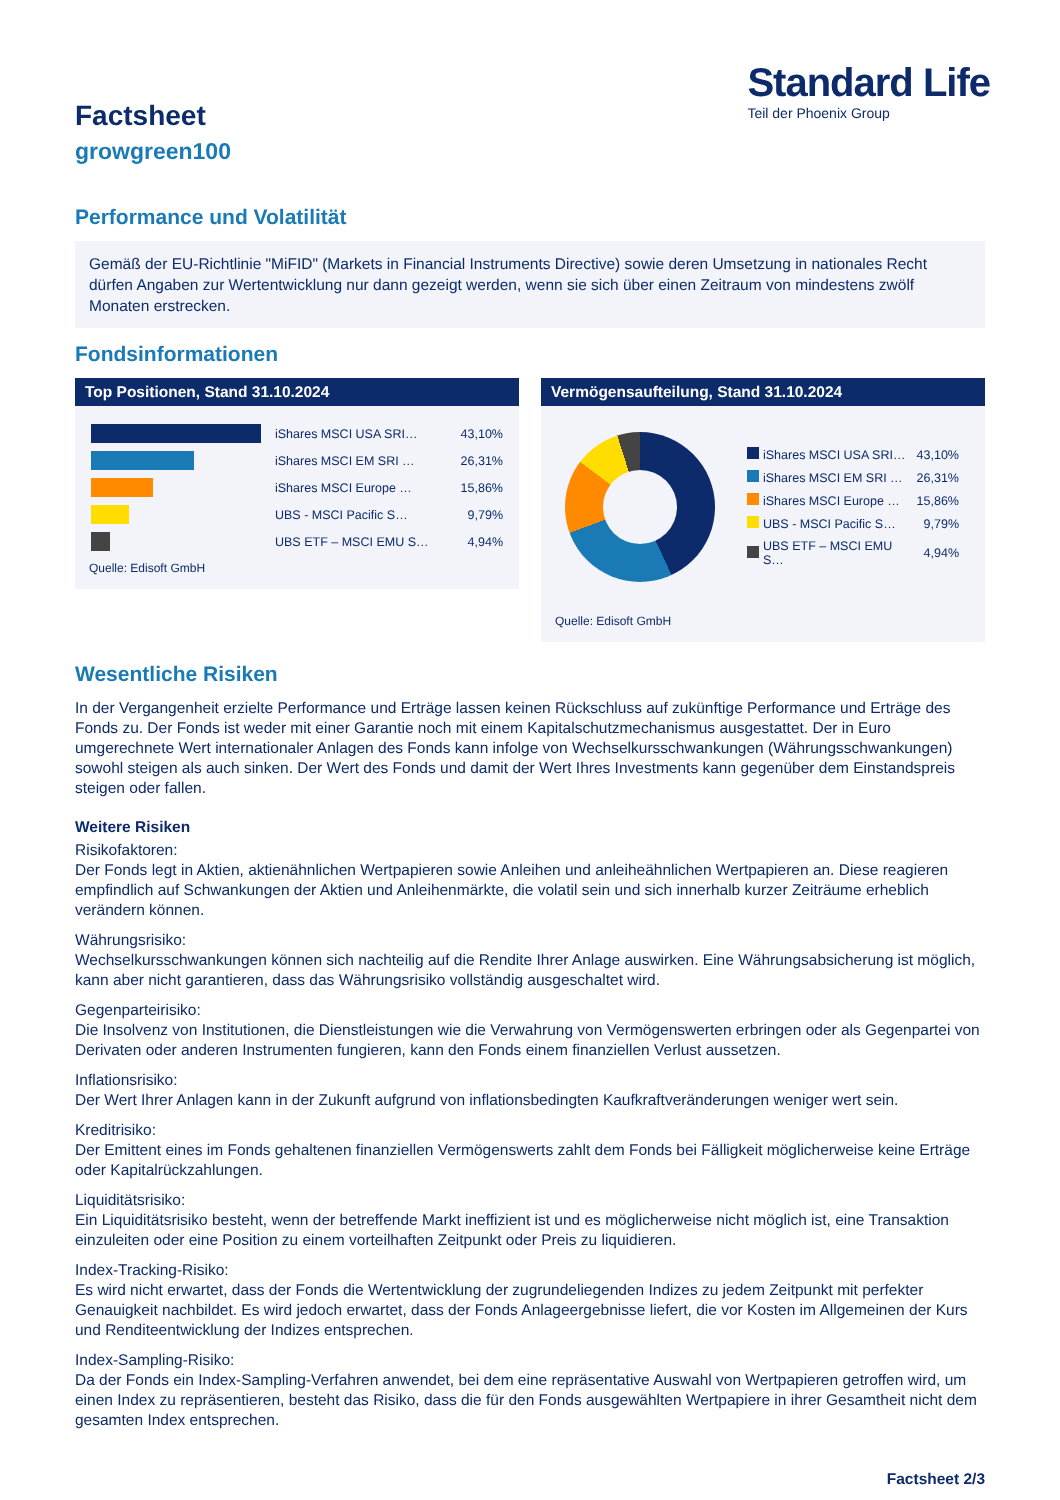Factsheet
growgreen100
Standard Life
Teil der Phoenix Group
Performance und Volatilität
Gemäß der EU-Richtlinie "MiFID" (Markets in Financial Instruments Directive) sowie deren Umsetzung in nationales Recht dürfen Angaben zur Wertentwicklung nur dann gezeigt werden, wenn sie sich über einen Zeitraum von mindestens zwölf Monaten erstrecken.
Fondsinformationen
Top Positionen, Stand 31.10.2024
| | iShares MSCI USA SRI… | 43,10% |
| | iShares MSCI EM SRI … | 26,31% |
| | iShares MSCI Europe … | 15,86% |
| | UBS - MSCI Pacific S… | 9,79% |
| | UBS ETF – MSCI EMU S… | 4,94% |
Quelle: Edisoft GmbH
Vermögensaufteilung, Stand 31.10.2024
| | iShares MSCI USA SRI… | 43,10% |
| | iShares MSCI EM SRI … | 26,31% |
| | iShares MSCI Europe … | 15,86% |
| | UBS - MSCI Pacific S… | 9,79% |
| | UBS ETF – MSCI EMU S… | 4,94% |
Quelle: Edisoft GmbH
Wesentliche Risiken
In der Vergangenheit erzielte Performance und Erträge lassen keinen Rückschluss auf zukünftige Performance und Erträge des Fonds zu. Der Fonds ist weder mit einer Garantie noch mit einem Kapitalschutzmechanismus ausgestattet. Der in Euro umgerechnete Wert internationaler Anlagen des Fonds kann infolge von Wechselkursschwankungen (Währungsschwankungen) sowohl steigen als auch sinken. Der Wert des Fonds und damit der Wert Ihres Investments kann gegenüber dem Einstandspreis steigen oder fallen.
Weitere Risiken
Risikofaktoren:
Der Fonds legt in Aktien, aktienähnlichen Wertpapieren sowie Anleihen und anleiheähnlichen Wertpapieren an. Diese reagieren empfindlich auf Schwankungen der Aktien und Anleihenmärkte, die volatil sein und sich innerhalb kurzer Zeiträume erheblich verändern können.
Währungsrisiko:
Wechselkursschwankungen können sich nachteilig auf die Rendite Ihrer Anlage auswirken. Eine Währungsabsicherung ist möglich, kann aber nicht garantieren, dass das Währungsrisiko vollständig ausgeschaltet wird.
Gegenparteirisiko:
Die Insolvenz von Institutionen, die Dienstleistungen wie die Verwahrung von Vermögenswerten erbringen oder als Gegenpartei von Derivaten oder anderen Instrumenten fungieren, kann den Fonds einem finanziellen Verlust aussetzen.
Inflationsrisiko:
Der Wert Ihrer Anlagen kann in der Zukunft aufgrund von inflationsbedingten Kaufkraftveränderungen weniger wert sein.
Kreditrisiko:
Der Emittent eines im Fonds gehaltenen finanziellen Vermögenswerts zahlt dem Fonds bei Fälligkeit möglicherweise keine Erträge oder Kapitalrückzahlungen.
Liquiditätsrisiko:
Ein Liquiditätsrisiko besteht, wenn der betreffende Markt ineffizient ist und es möglicherweise nicht möglich ist, eine Transaktion einzuleiten oder eine Position zu einem vorteilhaften Zeitpunkt oder Preis zu liquidieren.
Index-Tracking-Risiko:
Es wird nicht erwartet, dass der Fonds die Wertentwicklung der zugrundeliegenden Indizes zu jedem Zeitpunkt mit perfekter Genauigkeit nachbildet. Es wird jedoch erwartet, dass der Fonds Anlageergebnisse liefert, die vor Kosten im Allgemeinen der Kurs und Renditeentwicklung der Indizes entsprechen.
Index-Sampling-Risiko:
Da der Fonds ein Index-Sampling-Verfahren anwendet, bei dem eine repräsentative Auswahl von Wertpapieren getroffen wird, um einen Index zu repräsentieren, besteht das Risiko, dass die für den Fonds ausgewählten Wertpapiere in ihrer Gesamtheit nicht dem gesamten Index entsprechen.
Factsheet 2/3